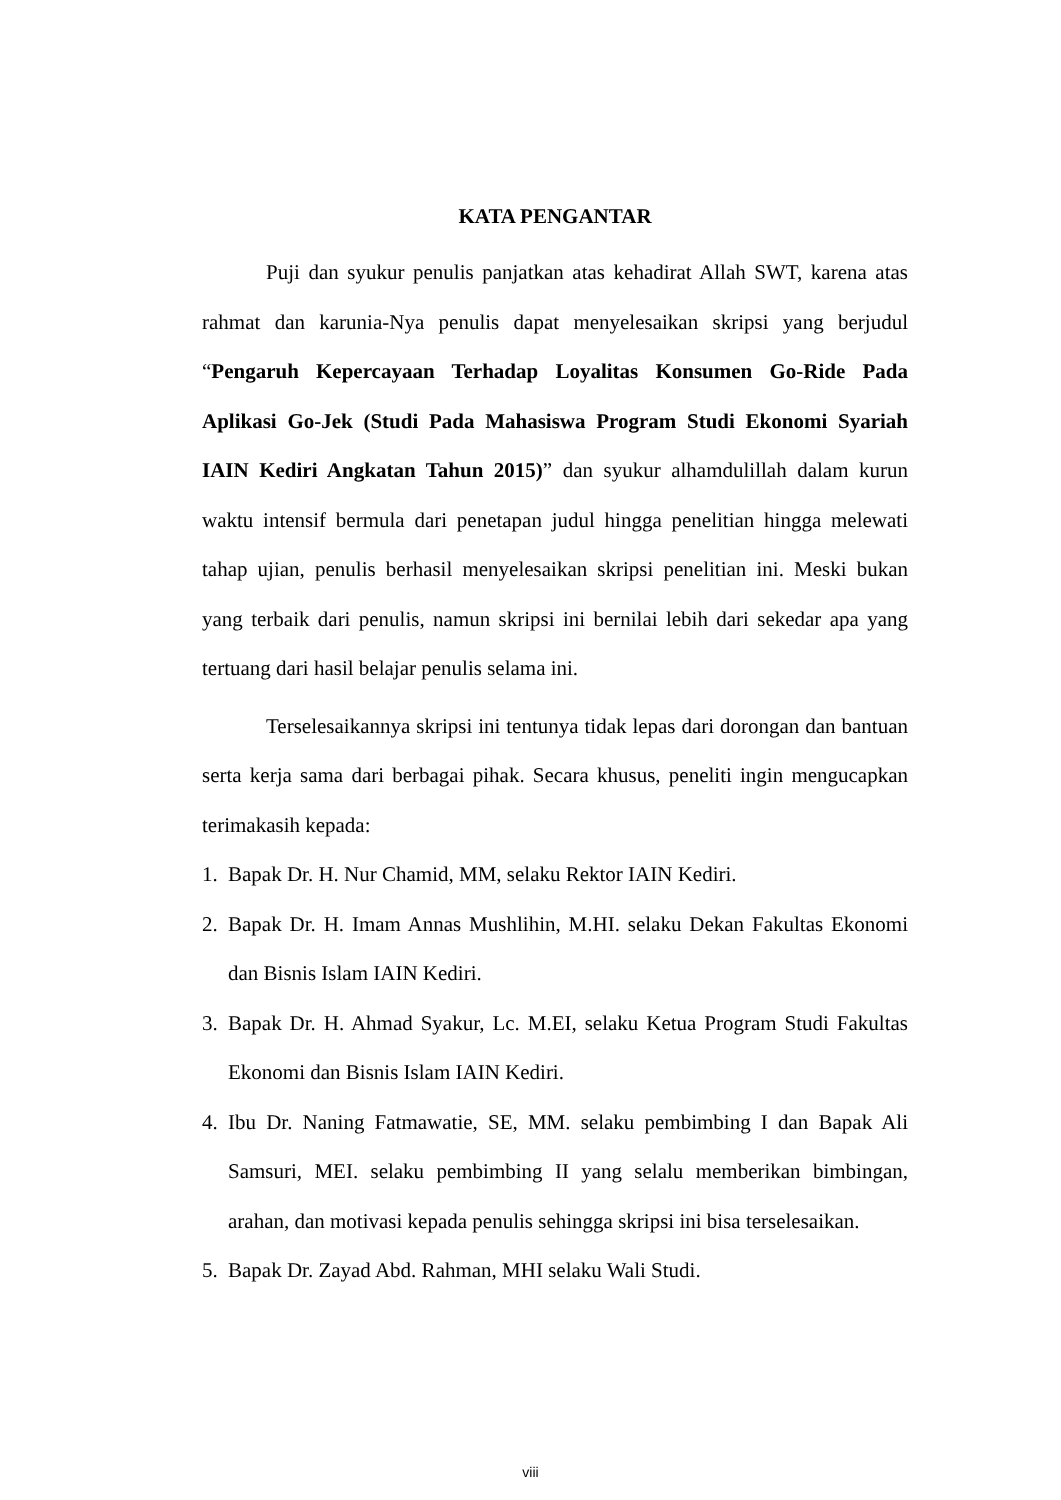KATA PENGANTAR
Puji dan syukur penulis panjatkan atas kehadirat Allah SWT, karena atas rahmat dan karunia-Nya penulis dapat menyelesaikan skripsi yang berjudul “Pengaruh Kepercayaan Terhadap Loyalitas Konsumen Go-Ride Pada Aplikasi Go-Jek (Studi Pada Mahasiswa Program Studi Ekonomi Syariah IAIN Kediri Angkatan Tahun 2015)” dan syukur alhamdulillah dalam kurun waktu intensif bermula dari penetapan judul hingga penelitian hingga melewati tahap ujian, penulis berhasil menyelesaikan skripsi penelitian ini. Meski bukan yang terbaik dari penulis, namun skripsi ini bernilai lebih dari sekedar apa yang tertuang dari hasil belajar penulis selama ini.
Terselesaikannya skripsi ini tentunya tidak lepas dari dorongan dan bantuan serta kerja sama dari berbagai pihak. Secara khusus, peneliti ingin mengucapkan terimakasih kepada:
1. Bapak Dr. H. Nur Chamid, MM, selaku Rektor IAIN Kediri.
2. Bapak Dr. H. Imam Annas Mushlihin, M.HI. selaku Dekan Fakultas Ekonomi dan Bisnis Islam IAIN Kediri.
3. Bapak Dr. H. Ahmad Syakur, Lc. M.EI, selaku Ketua Program Studi Fakultas Ekonomi dan Bisnis Islam IAIN Kediri.
4. Ibu Dr. Naning Fatmawatie, SE, MM. selaku pembimbing I dan Bapak Ali Samsuri, MEI. selaku pembimbing II yang selalu memberikan bimbingan, arahan, dan motivasi kepada penulis sehingga skripsi ini bisa terselesaikan.
5. Bapak Dr. Zayad Abd. Rahman, MHI selaku Wali Studi.
viii